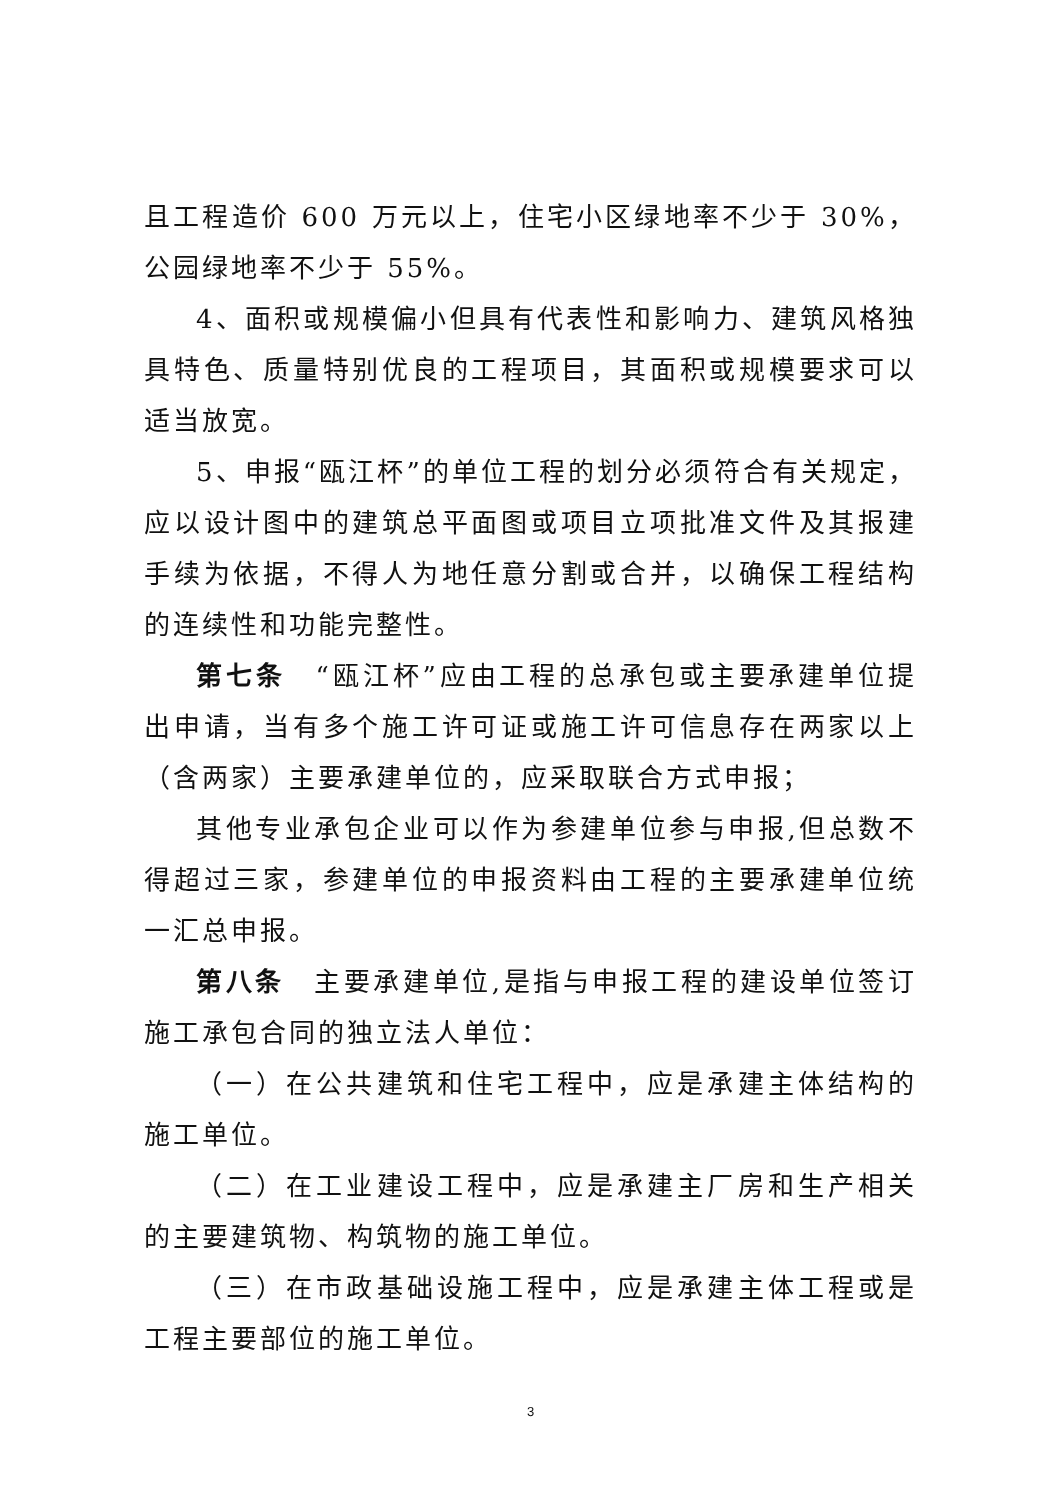且工程造价 600 万元以上，住宅小区绿地率不少于 30%，公园绿地率不少于 55%。
4、面积或规模偏小但具有代表性和影响力、建筑风格独具特色、质量特别优良的工程项目，其面积或规模要求可以适当放宽。
5、申报“瓯江杯”的单位工程的划分必须符合有关规定，应以设计图中的建筑总平面图或项目立项批准文件及其报建手续为依据，不得人为地任意分割或合并，以确保工程结构的连续性和功能完整性。
第七条　“瓯江杯”应由工程的总承包或主要承建单位提出申请，当有多个施工许可证或施工许可信息存在两家以上（含两家）主要承建单位的，应采取联合方式申报；
其他专业承包企业可以作为参建单位参与申报,但总数不得超过三家，参建单位的申报资料由工程的主要承建单位统一汇总申报。
第八条　主要承建单位,是指与申报工程的建设单位签订施工承包合同的独立法人单位：
（一）在公共建筑和住宅工程中，应是承建主体结构的施工单位。
（二）在工业建设工程中，应是承建主厂房和生产相关的主要建筑物、构筑物的施工单位。
（三）在市政基础设施工程中，应是承建主体工程或是工程主要部位的施工单位。
3